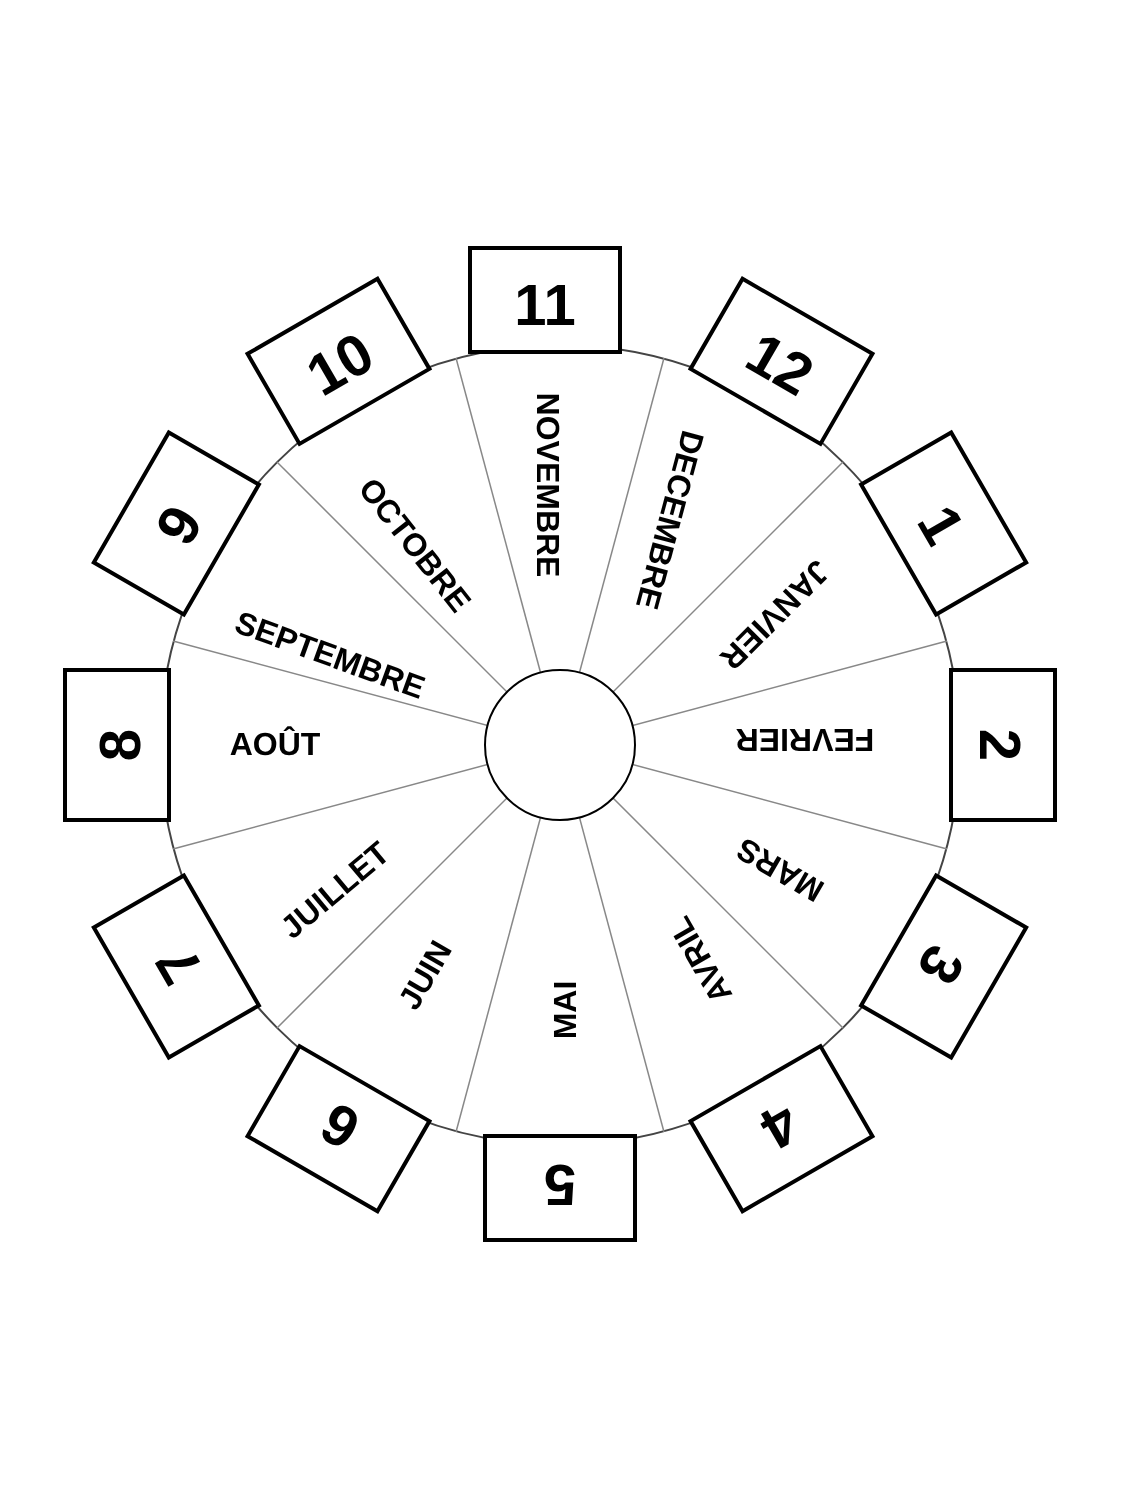11
12
1
2
3
4
5
6
7
8
9
10
NOVEMBRE
DECEMBRE
JANVIER
FEVRIER
MARS
AVRIL
MAI
JUIN
JUILLET
AOÛT
SEPTEMBRE
OCTOBRE